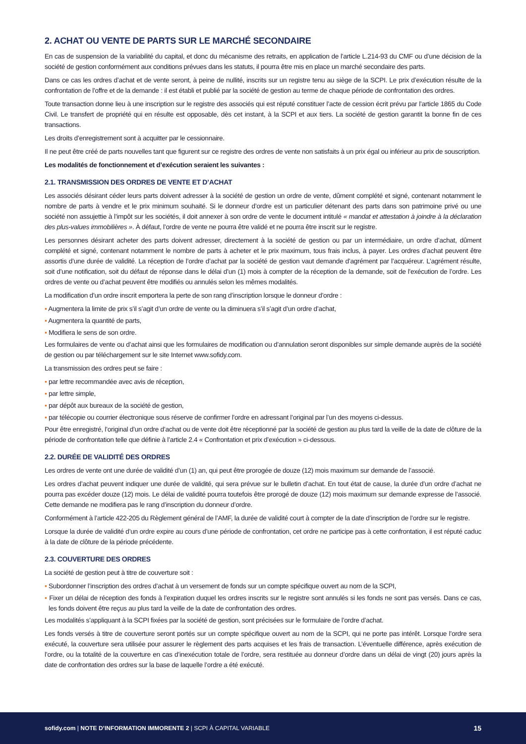2. ACHAT OU VENTE DE PARTS SUR LE MARCHÉ SECONDAIRE
En cas de suspension de la variabilité du capital, et donc du mécanisme des retraits, en application de l’article L.214-93 du CMF ou d’une décision de la société de gestion conformément aux conditions prévues dans les statuts, il pourra être mis en place un marché secondaire des parts.
Dans ce cas les ordres d’achat et de vente seront, à peine de nullité, inscrits sur un registre tenu au siège de la SCPI. Le prix d’exécution résulte de la confrontation de l’offre et de la demande : il est établi et publié par la société de gestion au terme de chaque période de confrontation des ordres.
Toute transaction donne lieu à une inscription sur le registre des associés qui est réputé constituer l’acte de cession écrit prévu par l’article 1865 du Code Civil. Le transfert de propriété qui en résulte est opposable, dès cet instant, à la SCPI et aux tiers. La société de gestion garantit la bonne fin de ces transactions.
Les droits d’enregistrement sont à acquitter par le cessionnaire.
Il ne peut être créé de parts nouvelles tant que figurent sur ce registre des ordres de vente non satisfaits à un prix égal ou inférieur au prix de souscription.
Les modalités de fonctionnement et d’exécution seraient les suivantes :
2.1. TRANSMISSION DES ORDRES DE VENTE ET D’ACHAT
Les associés désirant céder leurs parts doivent adresser à la société de gestion un ordre de vente, dûment complété et signé, contenant notamment le nombre de parts à vendre et le prix minimum souhaité. Si le donneur d’ordre est un particulier détenant des parts dans son patrimoine privé ou une société non assujettie à l’impôt sur les sociétés, il doit annexer à son ordre de vente le document intitulé « mandat et attestation à joindre à la déclaration des plus-values immobilières ». À défaut, l’ordre de vente ne pourra être validé et ne pourra être inscrit sur le registre.
Les personnes désirant acheter des parts doivent adresser, directement à la société de gestion ou par un intermédiaire, un ordre d’achat, dûment complété et signé, contenant notamment le nombre de parts à acheter et le prix maximum, tous frais inclus, à payer. Les ordres d’achat peuvent être assortis d’une durée de validité. La réception de l’ordre d’achat par la société de gestion vaut demande d’agrément par l’acquéreur. L’agrément résulte, soit d’une notification, soit du défaut de réponse dans le délai d’un (1) mois à compter de la réception de la demande, soit de l’exécution de l’ordre. Les ordres de vente ou d’achat peuvent être modifiés ou annulés selon les mêmes modalités.
La modification d’un ordre inscrit emportera la perte de son rang d’inscription lorsque le donneur d’ordre :
▪ Augmentera la limite de prix s’il s’agit d’un ordre de vente ou la diminuera s’il s’agit d’un ordre d’achat,
▪ Augmentera la quantité de parts,
▪ Modifiera le sens de son ordre.
Les formulaires de vente ou d’achat ainsi que les formulaires de modification ou d’annulation seront disponibles sur simple demande auprès de la société de gestion ou par téléchargement sur le site Internet www.sofidy.com.
La transmission des ordres peut se faire :
▪ par lettre recommandée avec avis de réception,
▪ par lettre simple,
▪ par dépôt aux bureaux de la société de gestion,
▪ par télécopie ou courrier électronique sous réserve de confirmer l’ordre en adressant l’original par l’un des moyens ci-dessus.
Pour être enregistré, l’original d’un ordre d’achat ou de vente doit être réceptionné par la société de gestion au plus tard la veille de la date de clôture de la période de confrontation telle que définie à l’article 2.4 « Confrontation et prix d’exécution » ci-dessous.
2.2. DURÉE DE VALIDITÉ DES ORDRES
Les ordres de vente ont une durée de validité d’un (1) an, qui peut être prorogée de douze (12) mois maximum sur demande de l’associé.
Les ordres d’achat peuvent indiquer une durée de validité, qui sera prévue sur le bulletin d’achat. En tout état de cause, la durée d’un ordre d’achat ne pourra pas excéder douze (12) mois. Le délai de validité pourra toutefois être prorogé de douze (12) mois maximum sur demande expresse de l’associé. Cette demande ne modifiera pas le rang d’inscription du donneur d’ordre.
Conformément à l’article 422-205 du Règlement général de l’AMF, la durée de validité court à compter de la date d’inscription de l’ordre sur le registre.
Lorsque la durée de validité d’un ordre expire au cours d’une période de confrontation, cet ordre ne participe pas à cette confrontation, il est réputé caduc à la date de clôture de la période précédente.
2.3. COUVERTURE DES ORDRES
La société de gestion peut à titre de couverture soit :
▪ Subordonner l’inscription des ordres d’achat à un versement de fonds sur un compte spécifique ouvert au nom de la SCPI,
▪ Fixer un délai de réception des fonds à l’expiration duquel les ordres inscrits sur le registre sont annulés si les fonds ne sont pas versés. Dans ce cas, les fonds doivent être reçus au plus tard la veille de la date de confrontation des ordres.
Les modalités s’appliquant à la SCPI fixées par la société de gestion, sont précisées sur le formulaire de l’ordre d’achat.
Les fonds versés à titre de couverture seront portés sur un compte spécifique ouvert au nom de la SCPI, qui ne porte pas intérêt. Lorsque l’ordre sera exécuté, la couverture sera utilisée pour assurer le règlement des parts acquises et les frais de transaction. L’éventuelle différence, après exécution de l’ordre, ou la totalité de la couverture en cas d’inexécution totale de l’ordre, sera restituée au donneur d’ordre dans un délai de vingt (20) jours après la date de confrontation des ordres sur la base de laquelle l’ordre a été exécuté.
sofidy.com | NOTE D’INFORMATION IMMORENTE 2 | SCPI À CAPITAL VARIABLE 15